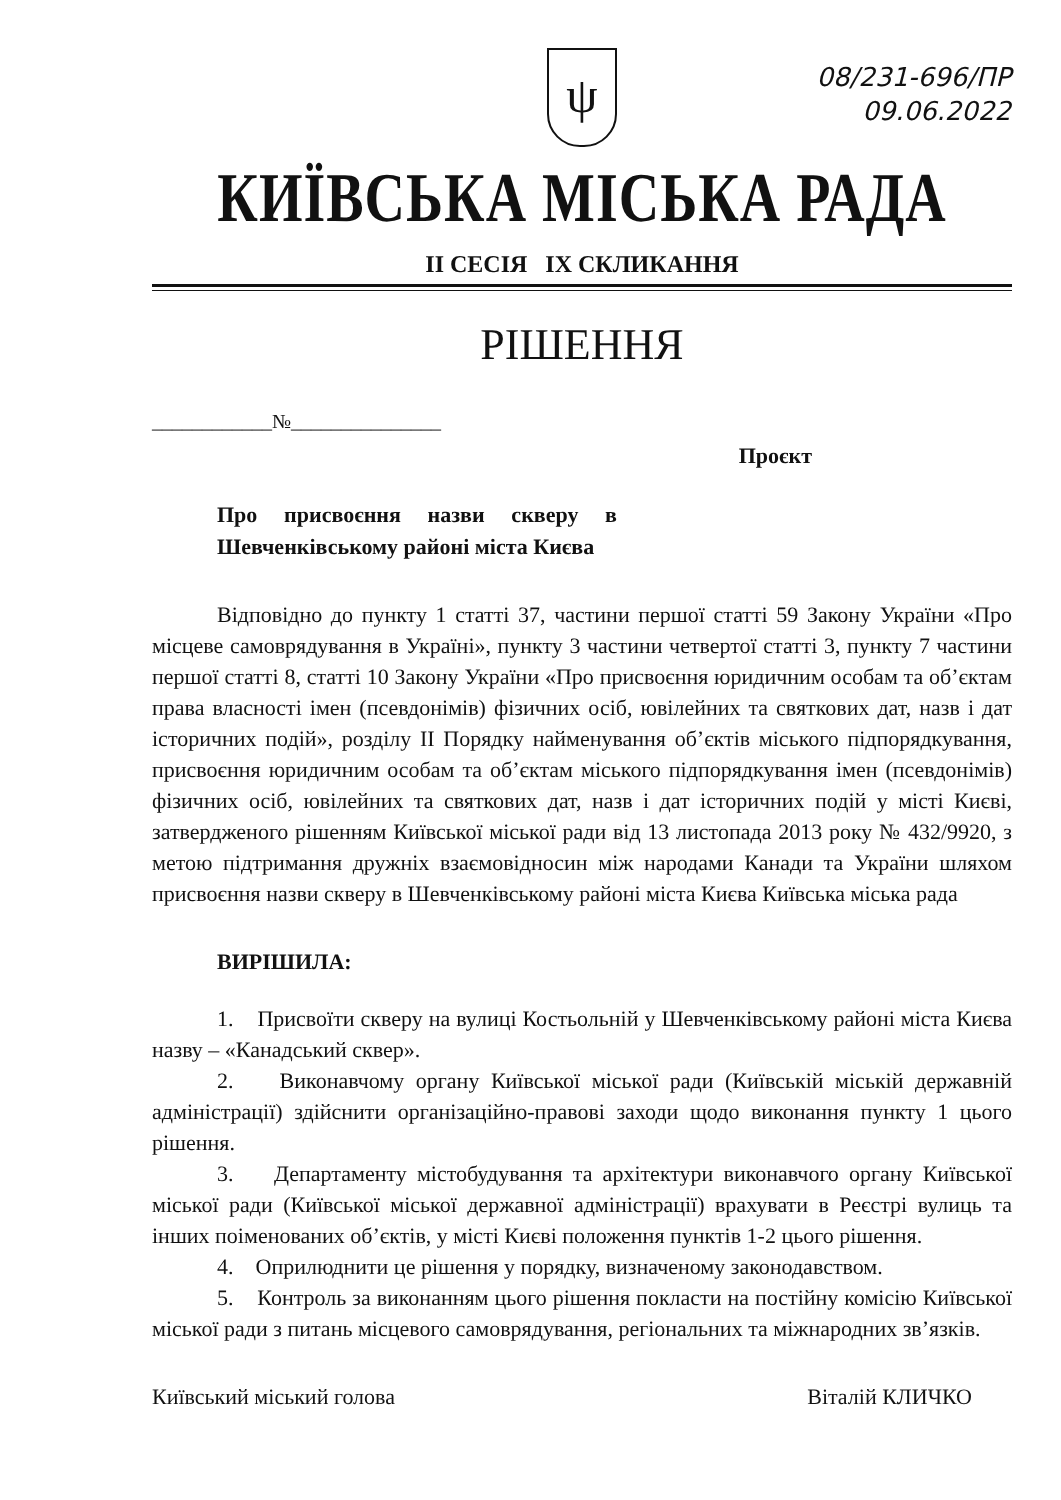08/231-696/ПР
09.06.2022
ψ
КИЇВСЬКА МІСЬКА РАДА
II СЕСІЯ IX СКЛИКАННЯ
РІШЕННЯ
____________№_______________
Проєкт
Про присвоєння назви скверу в Шевченківському районі міста Києва
Відповідно до пункту 1 статті 37, частини першої статті 59 Закону України «Про місцеве самоврядування в Україні», пункту 3 частини четвертої статті 3, пункту 7 частини першої статті 8, статті 10 Закону України «Про присвоєння юридичним особам та об’єктам права власності імен (псевдонімів) фізичних осіб, ювілейних та святкових дат, назв і дат історичних подій», розділу II Порядку найменування об’єктів міського підпорядкування, присвоєння юридичним особам та об’єктам міського підпорядкування імен (псевдонімів) фізичних осіб, ювілейних та святкових дат, назв і дат історичних подій у місті Києві, затвердженого рішенням Київської міської ради від 13 листопада 2013 року № 432/9920, з метою підтримання дружніх взаємовідносин між народами Канади та України шляхом присвоєння назви скверу в Шевченківському районі міста Києва Київська міська рада
ВИРІШИЛА:
1. Присвоїти скверу на вулиці Костьольній у Шевченківському районі міста Києва назву – «Канадський сквер».
2. Виконавчому органу Київської міської ради (Київській міській державній адміністрації) здійснити організаційно-правові заходи щодо виконання пункту 1 цього рішення.
3. Департаменту містобудування та архітектури виконавчого органу Київської міської ради (Київської міської державної адміністрації) врахувати в Реєстрі вулиць та інших поіменованих об’єктів, у місті Києві положення пунктів 1-2 цього рішення.
4. Оприлюднити це рішення у порядку, визначеному законодавством.
5. Контроль за виконанням цього рішення покласти на постійну комісію Київської міської ради з питань місцевого самоврядування, регіональних та міжнародних зв’язків.
Київський міський голова Віталій КЛИЧКО